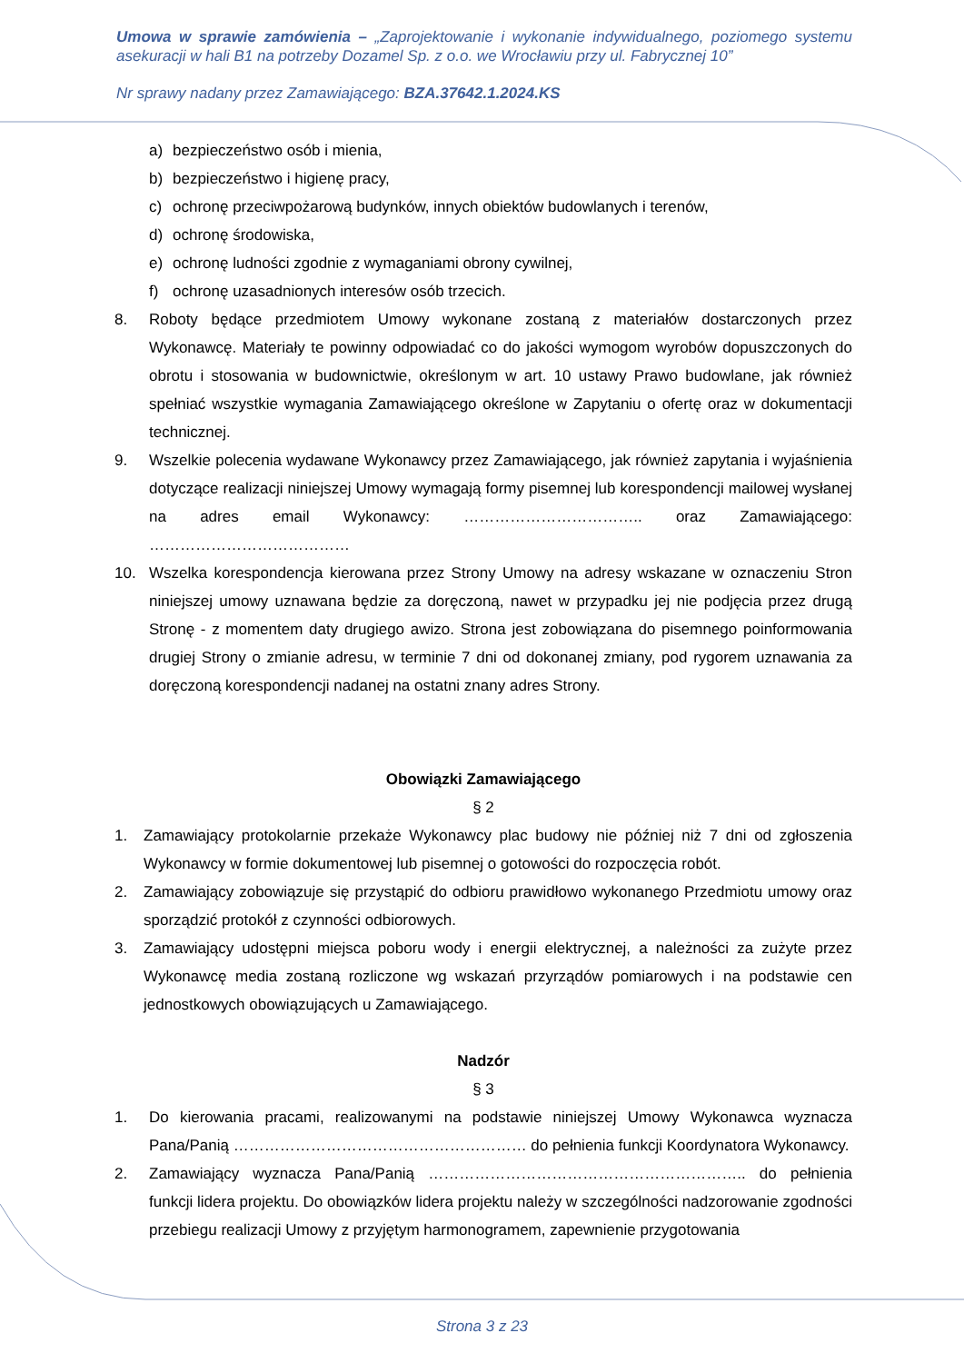Umowa w sprawie zamówienia – „Zaprojektowanie i wykonanie indywidualnego, poziomego systemu asekuracji w hali B1 na potrzeby Dozamel Sp. z o.o. we Wrocławiu przy ul. Fabrycznej 10”
Nr sprawy nadany przez Zamawiającego: BZA.37642.1.2024.KS
a) bezpieczeństwo osób i mienia,
b) bezpieczeństwo i higienę pracy,
c) ochronę przeciwpożarową budynków, innych obiektów budowlanych i terenów,
d) ochronę środowiska,
e) ochronę ludności zgodnie z wymaganiami obrony cywilnej,
f) ochronę uzasadnionych interesów osób trzecich.
8. Roboty będące przedmiotem Umowy wykonane zostaną z materiałów dostarczonych przez Wykonawcę. Materiały te powinny odpowiadać co do jakości wymogom wyrobów dopuszczonych do obrotu i stosowania w budownictwie, określonym w art. 10 ustawy Prawo budowlane, jak również spełniać wszystkie wymagania Zamawiającego określone w Zapytaniu o ofertę oraz w dokumentacji technicznej.
9. Wszelkie polecenia wydawane Wykonawcy przez Zamawiającego, jak również zapytania i wyjaśnienia dotyczące realizacji niniejszej Umowy wymagają formy pisemnej lub korespondencji mailowej wysłanej na adres email Wykonawcy: …………………………….. oraz Zamawiającego: …………………………………
10. Wszelka korespondencja kierowana przez Strony Umowy na adresy wskazane w oznaczeniu Stron niniejszej umowy uznawana będzie za doręczoną, nawet w przypadku jej nie podjęcia przez drugą Stronę - z momentem daty drugiego awizo. Strona jest zobowiązana do pisemnego poinformowania drugiej Strony o zmianie adresu, w terminie 7 dni od dokonanej zmiany, pod rygorem uznawania za doręczoną korespondencji nadanej na ostatni znany adres Strony.
Obowiązki Zamawiającego
§ 2
1. Zamawiający protokolarnie przekaże Wykonawcy plac budowy nie później niż 7 dni od zgłoszenia Wykonawcy w formie dokumentowej lub pisemnej o gotowości do rozpoczęcia robót.
2. Zamawiający zobowiązuje się przystąpić do odbioru prawidłowo wykonanego Przedmiotu umowy oraz sporządzić protokół z czynności odbiorowych.
3. Zamawiający udostępni miejsca poboru wody i energii elektrycznej, a należności za zużyte przez Wykonawcę media zostaną rozliczone wg wskazań przyrządów pomiarowych i na podstawie cen jednostkowych obowiązujących u Zamawiającego.
Nadzór
§ 3
1. Do kierowania pracami, realizowanymi na podstawie niniejszej Umowy Wykonawca wyznacza Pana/Panią ………………………………………………… do pełnienia funkcji Koordynatora Wykonawcy.
2. Zamawiający wyznacza Pana/Panią …………………………………………………….. do pełnienia funkcji lidera projektu. Do obowiązków lidera projektu należy w szczególności nadzorowanie zgodności przebiegu realizacji Umowy z przyjętym harmonogramem, zapewnienie przygotowania
Strona 3 z 23